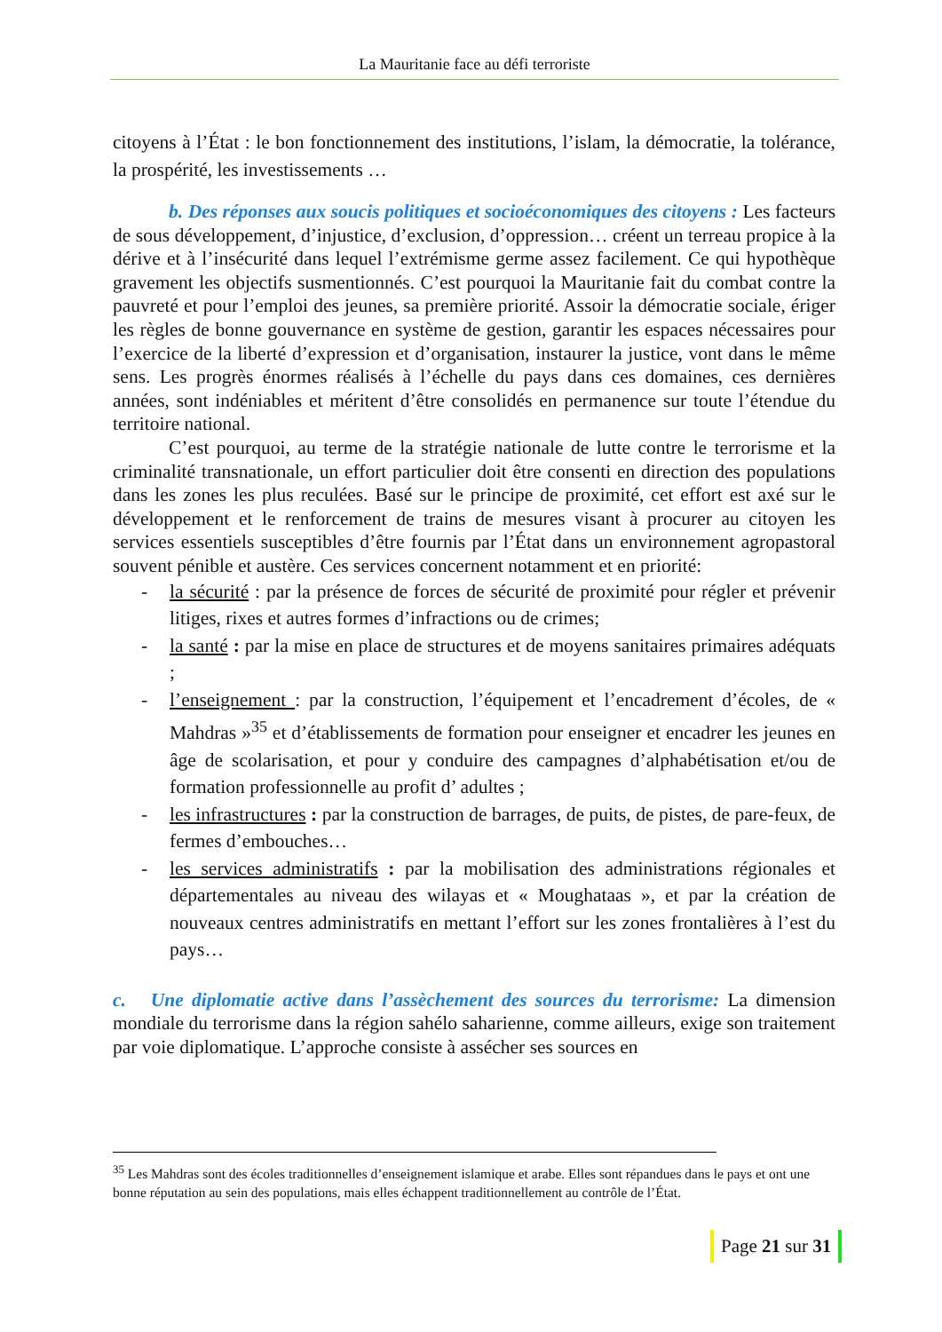La Mauritanie face au défi terroriste
citoyens à l’État : le bon fonctionnement des institutions, l’islam, la démocratie, la tolérance, la prospérité, les investissements …
b. Des réponses aux soucis politiques et socioéconomiques des citoyens : Les facteurs de sous développement, d’injustice, d’exclusion, d’oppression… créent un terreau propice à la dérive et à l’insécurité dans lequel l’extrémisme germe assez facilement. Ce qui hypothèque gravement les objectifs susmentionnés. C’est pourquoi la Mauritanie fait du combat contre la pauvreté et pour l’emploi des jeunes, sa première priorité. Assoir la démocratie sociale, ériger les règles de bonne gouvernance en système de gestion, garantir les espaces nécessaires pour l’exercice de la liberté d’expression et d’organisation, instaurer la justice, vont dans le même sens. Les progrès énormes réalisés à l’échelle du pays dans ces domaines, ces dernières années, sont indéniables et méritent d’être consolidés en permanence sur toute l’étendue du territoire national.
C’est pourquoi, au terme de la stratégie nationale de lutte contre le terrorisme et la criminalité transnationale, un effort particulier doit être consenti en direction des populations dans les zones les plus reculées. Basé sur le principe de proximité, cet effort est axé sur le développement et le renforcement de trains de mesures visant à procurer au citoyen les services essentiels susceptibles d’être fournis par l’État dans un environnement agropastoral souvent pénible et austère. Ces services concernent notamment et en priorité:
- la sécurité : par la présence de forces de sécurité de proximité pour régler et prévenir litiges, rixes et autres formes d’infractions ou de crimes;
- la santé : par la mise en place de structures et de moyens sanitaires primaires adéquats ;
- l’enseignement : par la construction, l’équipement et l’encadrement d’écoles, de « Mahdras »<sup>35</sup> et d’établissements de formation pour enseigner et encadrer les jeunes en âge de scolarisation, et pour y conduire des campagnes d’alphabétisation et/ou de formation professionnelle au profit d’ adultes ;
- les infrastructures : par la construction de barrages, de puits, de pistes, de pare-feux, de fermes d’embouches…
- les services administratifs : par la mobilisation des administrations régionales et départementales au niveau des wilayas et « Moughataas », et par la création de nouveaux centres administratifs en mettant l’effort sur les zones frontalières à l’est du pays…
c. Une diplomatie active dans l’assèchement des sources du terrorisme: La dimension mondiale du terrorisme dans la région sahélo saharienne, comme ailleurs, exige son traitement par voie diplomatique. L’approche consiste à assécher ses sources en
<sup>35</sup> Les Mahdras sont des écoles traditionnelles d’enseignement islamique et arabe. Elles sont répandues dans le pays et ont une bonne réputation au sein des populations, mais elles échappent traditionnellement au contrôle de l’État.
Page 21 sur 31